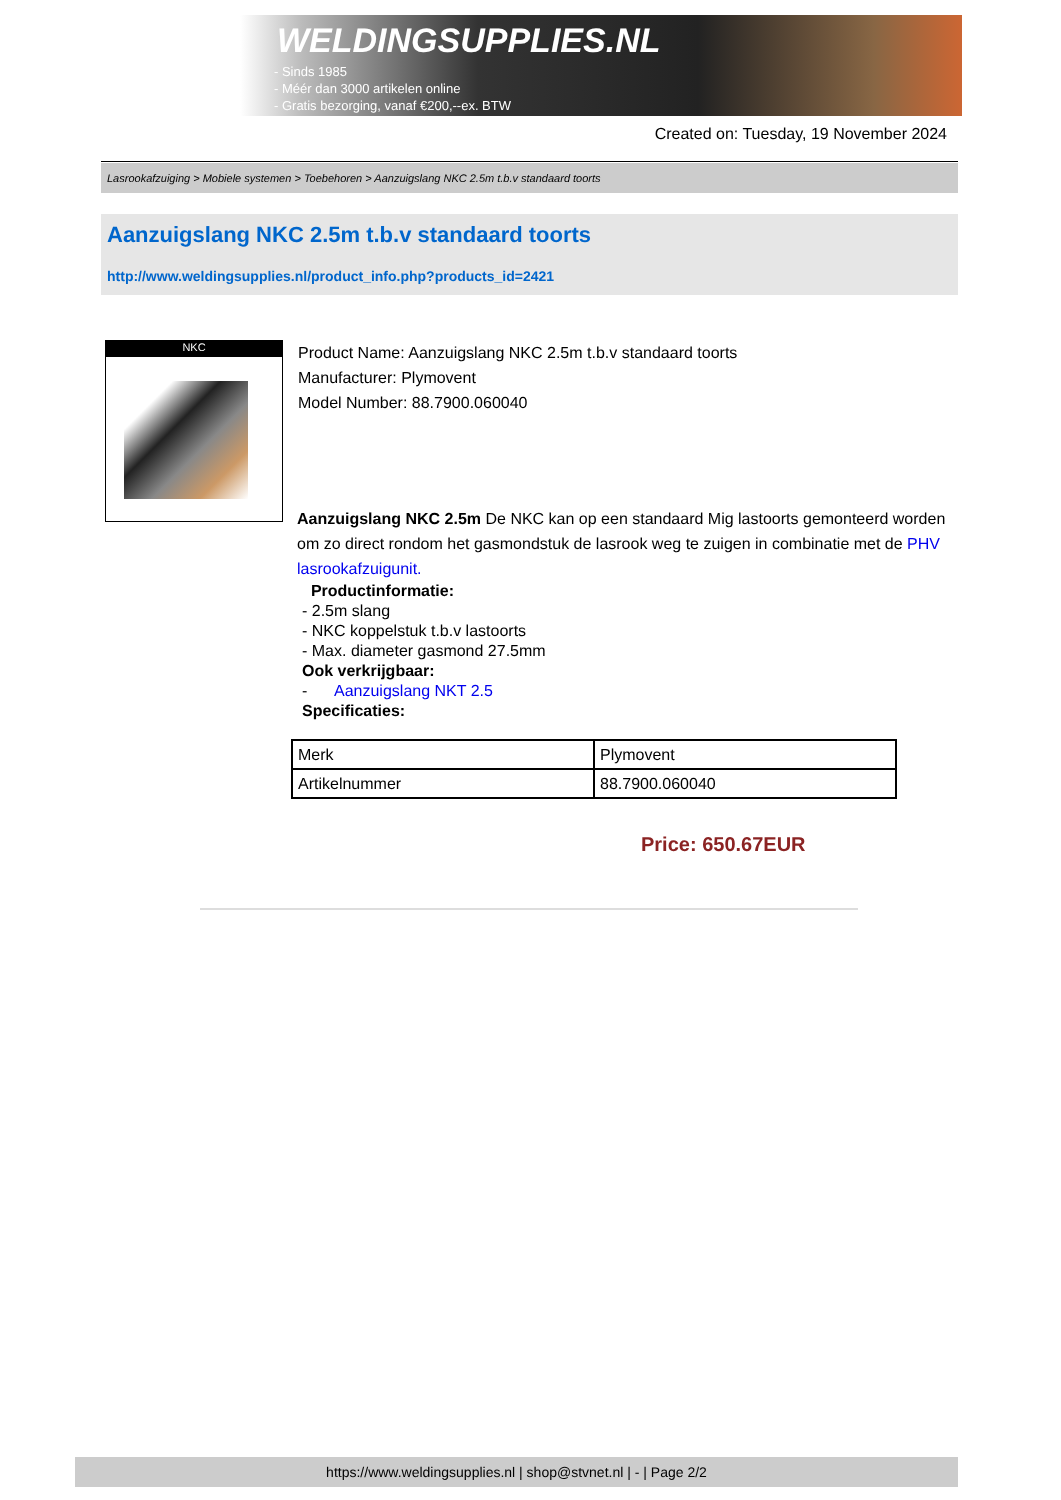WELDINGSUPPLIES.NL
- Sinds 1985
- Méér dan 3000 artikelen online
- Gratis bezorging, vanaf €200,--ex. BTW
Created on: Tuesday, 19 November 2024
Lasrookafzuiging > Mobiele systemen > Toebehoren > Aanzuigslang NKC 2.5m t.b.v standaard toorts
Aanzuigslang NKC 2.5m t.b.v standaard toorts
http://www.weldingsupplies.nl/product_info.php?products_id=2421
NKC
Product Name: Aanzuigslang NKC 2.5m t.b.v standaard toorts
Manufacturer: Plymovent
Model Number: 88.7900.060040
Aanzuigslang NKC 2.5m De NKC kan op een standaard Mig lastoorts gemonteerd worden om zo direct rondom het gasmondstuk de lasrook weg te zuigen in combinatie met de PHV lasrookafzuigunit.
Productinformatie:
- 2.5m slang
- NKC koppelstuk t.b.v lastoorts
- Max. diameter gasmond 27.5mm
Ook verkrijgbaar:
- Aanzuigslang NKT 2.5
Specificaties:
| Merk | Plymovent |
| Artikelnummer | 88.7900.060040 |
Price: 650.67EUR
https://www.weldingsupplies.nl | shop@stvnet.nl | - | Page 2/2